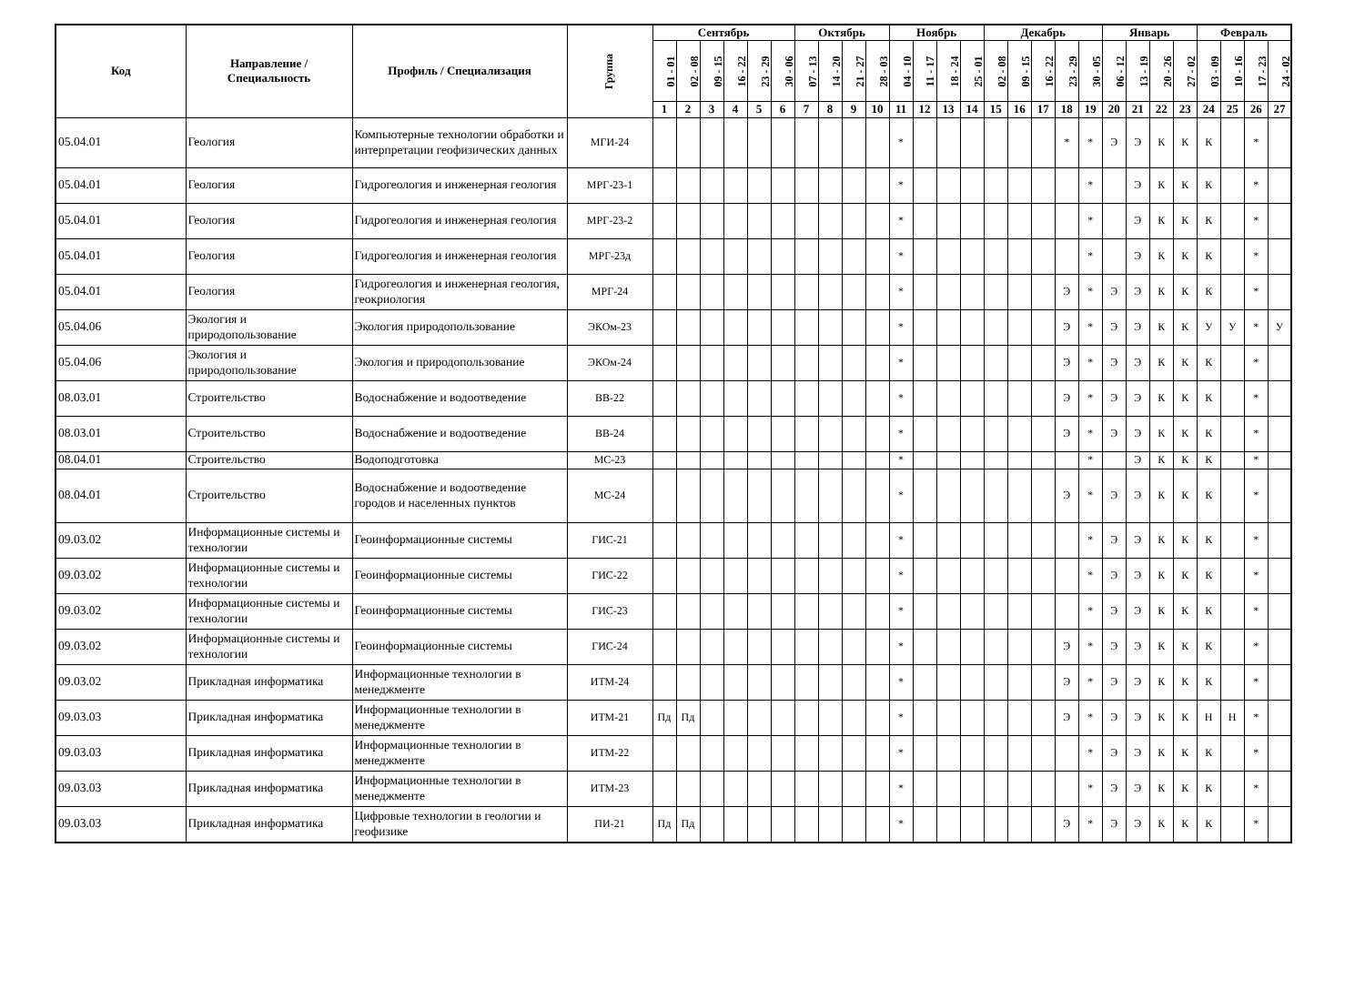| Код | Направление / Специальность | Профиль / Специализация | Группа | Сентябрь | | | | | | Октябрь | | | | Ноябрь | | | | Декабрь | | | | | Январь | | | | Февраль | | | |
| --- | --- | --- | --- | --- | --- | --- | --- | --- | --- | --- | --- | --- | --- | --- | --- | --- | --- | --- | --- | --- | --- | --- | --- | --- | --- | --- | --- | --- | --- | --- |
| | | | | 01 - 01 | 02 - 08 | 09 - 15 | 16 - 22 | 23 - 29 | 30 - 06 | 07 - 13 | 14 - 20 | 21 - 27 | 28 - 03 | 04 - 10 | 11 - 17 | 18 - 24 | 25 - 01 | 02 - 08 | 09 - 15 | 16 - 22 | 23 - 29 | 30 - 05 | 06 - 12 | 13 - 19 | 20 - 26 | 27 - 02 | 03 - 09 | 10 - 16 | 17 - 23 | 24 - 02 |
| | | | | 1 | 2 | 3 | 4 | 5 | 6 | 7 | 8 | 9 | 10 | 11 | 12 | 13 | 14 | 15 | 16 | 17 | 18 | 19 | 20 | 21 | 22 | 23 | 24 | 25 | 26 | 27 |
| 05.04.01 | Геология | Компьютерные технологии обработки и интерпретации геофизических данных | МГИ-24 | | | | | | | | | | | * | | | | | | | * | * | Э | Э | К | К | К | | * | |
| 05.04.01 | Геология | Гидрогеология и инженерная геология | МРГ-23-1 | | | | | | | | | | | * | | | | | | | | * | | Э | К | К | К | | * | |
| 05.04.01 | Геология | Гидрогеология и инженерная геология | МРГ-23-2 | | | | | | | | | | | * | | | | | | | | * | | Э | К | К | К | | * | |
| 05.04.01 | Геология | Гидрогеология и инженерная геология | МРГ-23д | | | | | | | | | | | * | | | | | | | | * | | Э | К | К | К | | * | |
| 05.04.01 | Геология | Гидрогеология и инженерная геология, геокриология | МРГ-24 | | | | | | | | | | | * | | | | | | | Э | * | Э | Э | К | К | К | | * | |
| 05.04.06 | Экология и природопользование | Экология природопользование | ЭКОм-23 | | | | | | | | | | | * | | | | | | | Э | * | Э | Э | К | К | У | У | * | У |
| 05.04.06 | Экология и природопользование | Экология и природопользование | ЭКОм-24 | | | | | | | | | | | * | | | | | | | Э | * | Э | Э | К | К | К | | * | |
| 08.03.01 | Строительство | Водоснабжение и водоотведение | ВВ-22 | | | | | | | | | | | * | | | | | | | Э | * | Э | Э | К | К | К | | * | |
| 08.03.01 | Строительство | Водоснабжение и водоотведение | ВВ-24 | | | | | | | | | | | * | | | | | | | Э | * | Э | Э | К | К | К | | * | |
| 08.04.01 | Строительство | Водоподготовка | МС-23 | | | | | | | | | | | * | | | | | | | | * | | Э | К | К | К | | * | |
| 08.04.01 | Строительство | Водоснабжение и водоотведение городов и населенных пунктов | МС-24 | | | | | | | | | | | * | | | | | | | Э | * | Э | Э | К | К | К | | * | |
| 09.03.02 | Информационные системы и технологии | Геоинформационные системы | ГИС-21 | | | | | | | | | | | * | | | | | | | | * | Э | Э | К | К | К | | * | |
| 09.03.02 | Информационные системы и технологии | Геоинформационные системы | ГИС-22 | | | | | | | | | | | * | | | | | | | | * | Э | Э | К | К | К | | * | |
| 09.03.02 | Информационные системы и технологии | Геоинформационные системы | ГИС-23 | | | | | | | | | | | * | | | | | | | | * | Э | Э | К | К | К | | * | |
| 09.03.02 | Информационные системы и технологии | Геоинформационные системы | ГИС-24 | | | | | | | | | | | * | | | | | | | Э | * | Э | Э | К | К | К | | * | |
| 09.03.02 | Прикладная информатика | Информационные технологии в менеджменте | ИТМ-24 | | | | | | | | | | | * | | | | | | | Э | * | Э | Э | К | К | К | | * | |
| 09.03.03 | Прикладная информатика | Информационные технологии в менеджменте | ИТМ-21 | Пд | Пд | | | | | | | | | * | | | | | | | Э | * | Э | Э | К | К | Н | Н | * | |
| 09.03.03 | Прикладная информатика | Информационные технологии в менеджменте | ИТМ-22 | | | | | | | | | | | * | | | | | | | | * | Э | Э | К | К | К | | * | |
| 09.03.03 | Прикладная информатика | Информационные технологии в менеджменте | ИТМ-23 | | | | | | | | | | | * | | | | | | | | * | Э | Э | К | К | К | | * | |
| 09.03.03 | Прикладная информатика | Цифровые технологии в геологии и геофизике | ПИ-21 | Пд | Пд | | | | | | | | | * | | | | | | | Э | * | Э | Э | К | К | К | | * | |